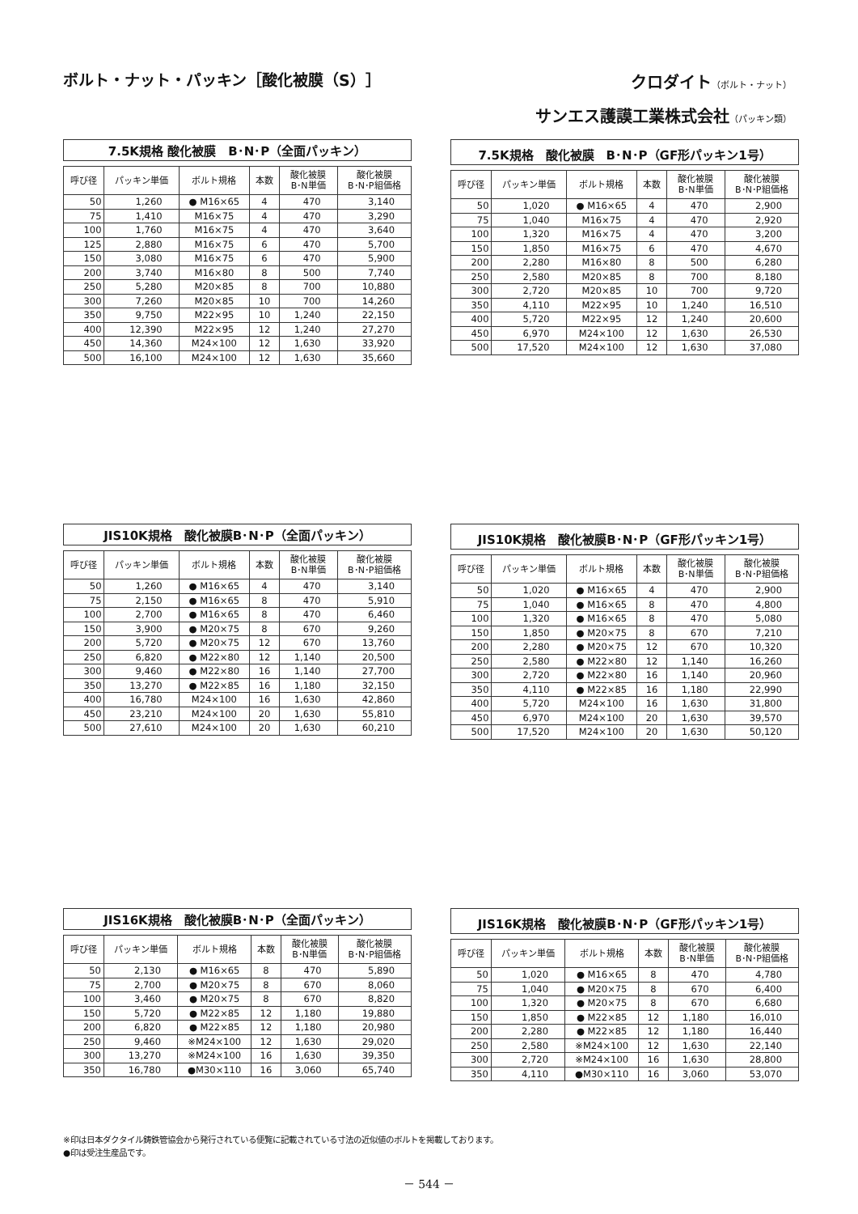ボルト・ナット・パッキン［酸化被膜（S）］
クロダイト（ボルト・ナット）
サンエス護謨工業株式会社（パッキン類）
7.5K規格 酸化被膜　B･N･P（全面パッキン）
| 呼び径 | パッキン単価 | ボルト規格 | 本数 | 酸化被膜 B･N単価 | 酸化被膜 B･N･P組価格 |
| --- | --- | --- | --- | --- | --- |
| 50 | 1,260 | ● M16×65 | 4 | 470 | 3,140 |
| 75 | 1,410 | M16×75 | 4 | 470 | 3,290 |
| 100 | 1,760 | M16×75 | 4 | 470 | 3,640 |
| 125 | 2,880 | M16×75 | 6 | 470 | 5,700 |
| 150 | 3,080 | M16×75 | 6 | 470 | 5,900 |
| 200 | 3,740 | M16×80 | 8 | 500 | 7,740 |
| 250 | 5,280 | M20×85 | 8 | 700 | 10,880 |
| 300 | 7,260 | M20×85 | 10 | 700 | 14,260 |
| 350 | 9,750 | M22×95 | 10 | 1,240 | 22,150 |
| 400 | 12,390 | M22×95 | 12 | 1,240 | 27,270 |
| 450 | 14,360 | M24×100 | 12 | 1,630 | 33,920 |
| 500 | 16,100 | M24×100 | 12 | 1,630 | 35,660 |
7.5K規格　酸化被膜　B･N･P（GF形パッキン1号）
| 呼び径 | パッキン単価 | ボルト規格 | 本数 | 酸化被膜 B･N単価 | 酸化被膜 B･N･P組価格 |
| --- | --- | --- | --- | --- | --- |
| 50 | 1,020 | ● M16×65 | 4 | 470 | 2,900 |
| 75 | 1,040 | M16×75 | 4 | 470 | 2,920 |
| 100 | 1,320 | M16×75 | 4 | 470 | 3,200 |
| 150 | 1,850 | M16×75 | 6 | 470 | 4,670 |
| 200 | 2,280 | M16×80 | 8 | 500 | 6,280 |
| 250 | 2,580 | M20×85 | 8 | 700 | 8,180 |
| 300 | 2,720 | M20×85 | 10 | 700 | 9,720 |
| 350 | 4,110 | M22×95 | 10 | 1,240 | 16,510 |
| 400 | 5,720 | M22×95 | 12 | 1,240 | 20,600 |
| 450 | 6,970 | M24×100 | 12 | 1,630 | 26,530 |
| 500 | 17,520 | M24×100 | 12 | 1,630 | 37,080 |
JIS10K規格　酸化被膜B･N･P（全面パッキン）
| 呼び径 | パッキン単価 | ボルト規格 | 本数 | 酸化被膜 B･N単価 | 酸化被膜 B･N･P組価格 |
| --- | --- | --- | --- | --- | --- |
| 50 | 1,260 | ● M16×65 | 4 | 470 | 3,140 |
| 75 | 2,150 | ● M16×65 | 8 | 470 | 5,910 |
| 100 | 2,700 | ● M16×65 | 8 | 470 | 6,460 |
| 150 | 3,900 | ● M20×75 | 8 | 670 | 9,260 |
| 200 | 5,720 | ● M20×75 | 12 | 670 | 13,760 |
| 250 | 6,820 | ● M22×80 | 12 | 1,140 | 20,500 |
| 300 | 9,460 | ● M22×80 | 16 | 1,140 | 27,700 |
| 350 | 13,270 | ● M22×85 | 16 | 1,180 | 32,150 |
| 400 | 16,780 | M24×100 | 16 | 1,630 | 42,860 |
| 450 | 23,210 | M24×100 | 20 | 1,630 | 55,810 |
| 500 | 27,610 | M24×100 | 20 | 1,630 | 60,210 |
JIS10K規格　酸化被膜B･N･P（GF形パッキン1号）
| 呼び径 | パッキン単価 | ボルト規格 | 本数 | 酸化被膜 B･N単価 | 酸化被膜 B･N･P組価格 |
| --- | --- | --- | --- | --- | --- |
| 50 | 1,020 | ● M16×65 | 4 | 470 | 2,900 |
| 75 | 1,040 | ● M16×65 | 8 | 470 | 4,800 |
| 100 | 1,320 | ● M16×65 | 8 | 470 | 5,080 |
| 150 | 1,850 | ● M20×75 | 8 | 670 | 7,210 |
| 200 | 2,280 | ● M20×75 | 12 | 670 | 10,320 |
| 250 | 2,580 | ● M22×80 | 12 | 1,140 | 16,260 |
| 300 | 2,720 | ● M22×80 | 16 | 1,140 | 20,960 |
| 350 | 4,110 | ● M22×85 | 16 | 1,180 | 22,990 |
| 400 | 5,720 | M24×100 | 16 | 1,630 | 31,800 |
| 450 | 6,970 | M24×100 | 20 | 1,630 | 39,570 |
| 500 | 17,520 | M24×100 | 20 | 1,630 | 50,120 |
JIS16K規格　酸化被膜B･N･P（全面パッキン）
| 呼び径 | パッキン単価 | ボルト規格 | 本数 | 酸化被膜 B･N単価 | 酸化被膜 B･N･P組価格 |
| --- | --- | --- | --- | --- | --- |
| 50 | 2,130 | ● M16×65 | 8 | 470 | 5,890 |
| 75 | 2,700 | ● M20×75 | 8 | 670 | 8,060 |
| 100 | 3,460 | ● M20×75 | 8 | 670 | 8,820 |
| 150 | 5,720 | ● M22×85 | 12 | 1,180 | 19,880 |
| 200 | 6,820 | ● M22×85 | 12 | 1,180 | 20,980 |
| 250 | 9,460 | ※M24×100 | 12 | 1,630 | 29,020 |
| 300 | 13,270 | ※M24×100 | 16 | 1,630 | 39,350 |
| 350 | 16,780 | ●M30×110 | 16 | 3,060 | 65,740 |
JIS16K規格　酸化被膜B･N･P（GF形パッキン1号）
| 呼び径 | パッキン単価 | ボルト規格 | 本数 | 酸化被膜 B･N単価 | 酸化被膜 B･N･P組価格 |
| --- | --- | --- | --- | --- | --- |
| 50 | 1,020 | ● M16×65 | 8 | 470 | 4,780 |
| 75 | 1,040 | ● M20×75 | 8 | 670 | 6,400 |
| 100 | 1,320 | ● M20×75 | 8 | 670 | 6,680 |
| 150 | 1,850 | ● M22×85 | 12 | 1,180 | 16,010 |
| 200 | 2,280 | ● M22×85 | 12 | 1,180 | 16,440 |
| 250 | 2,580 | ※M24×100 | 12 | 1,630 | 22,140 |
| 300 | 2,720 | ※M24×100 | 16 | 1,630 | 28,800 |
| 350 | 4,110 | ●M30×110 | 16 | 3,060 | 53,070 |
※印は日本ダクタイル鋳鉄管協会から発行されている便覧に記載されている寸法の近似値のボルトを掲載しております。
●印は受注生産品です。
－ 544 －